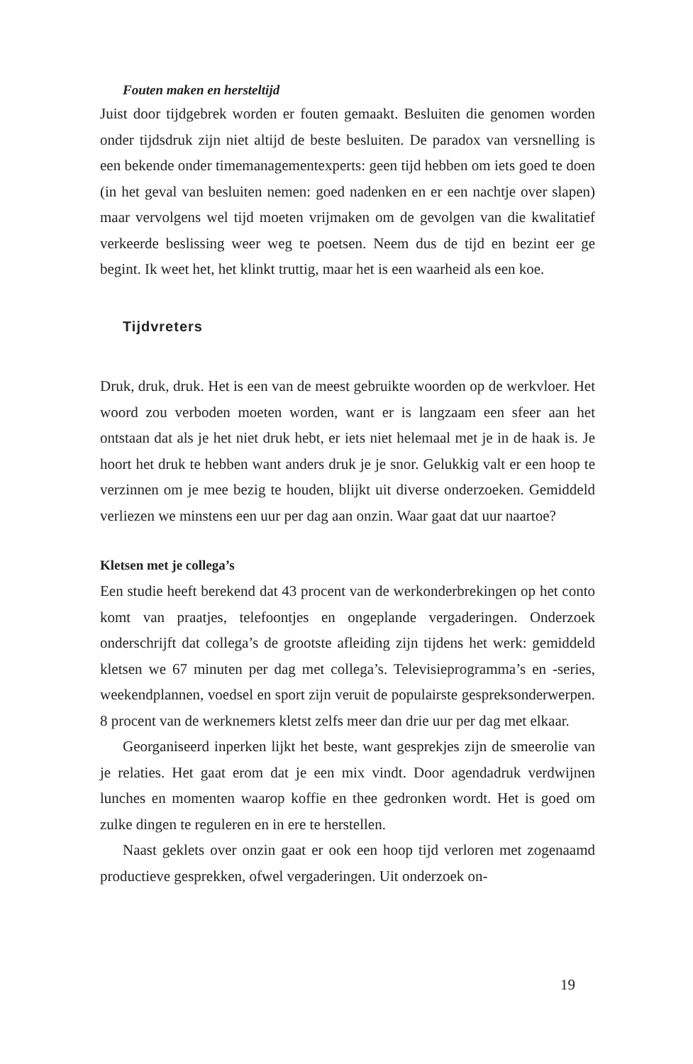Fouten maken en hersteltijd
Juist door tijdgebrek worden er fouten gemaakt. Besluiten die genomen worden onder tijdsdruk zijn niet altijd de beste besluiten. De paradox van versnelling is een bekende onder timemanagementexperts: geen tijd hebben om iets goed te doen (in het geval van besluiten nemen: goed nadenken en er een nachtje over slapen) maar vervolgens wel tijd moeten vrijmaken om de gevolgen van die kwalitatief verkeerde beslissing weer weg te poetsen. Neem dus de tijd en bezint eer ge begint. Ik weet het, het klinkt truttig, maar het is een waarheid als een koe.
Tijdvreters
Druk, druk, druk. Het is een van de meest gebruikte woorden op de werkvloer. Het woord zou verboden moeten worden, want er is langzaam een sfeer aan het ontstaan dat als je het niet druk hebt, er iets niet helemaal met je in de haak is. Je hoort het druk te hebben want anders druk je je snor. Gelukkig valt er een hoop te verzinnen om je mee bezig te houden, blijkt uit diverse onderzoeken. Gemiddeld verliezen we minstens een uur per dag aan onzin. Waar gaat dat uur naartoe?
Kletsen met je collega’s
Een studie heeft berekend dat 43 procent van de werkonderbrekingen op het conto komt van praatjes, telefoontjes en ongeplande vergaderingen. Onderzoek onderschrijft dat collega’s de grootste afleiding zijn tijdens het werk: gemiddeld kletsen we 67 minuten per dag met collega’s. Televisieprogramma’s en -series, weekendplannen, voedsel en sport zijn veruit de populairste gespreksonderwerpen. 8 procent van de werknemers kletst zelfs meer dan drie uur per dag met elkaar.
Georganiseerd inperken lijkt het beste, want gesprekjes zijn de smeerolie van je relaties. Het gaat erom dat je een mix vindt. Door agendadruk verdwijnen lunches en momenten waarop koffie en thee gedronken wordt. Het is goed om zulke dingen te reguleren en in ere te herstellen.
Naast geklets over onzin gaat er ook een hoop tijd verloren met zogenaamd productieve gesprekken, ofwel vergaderingen. Uit onderzoek on-
19